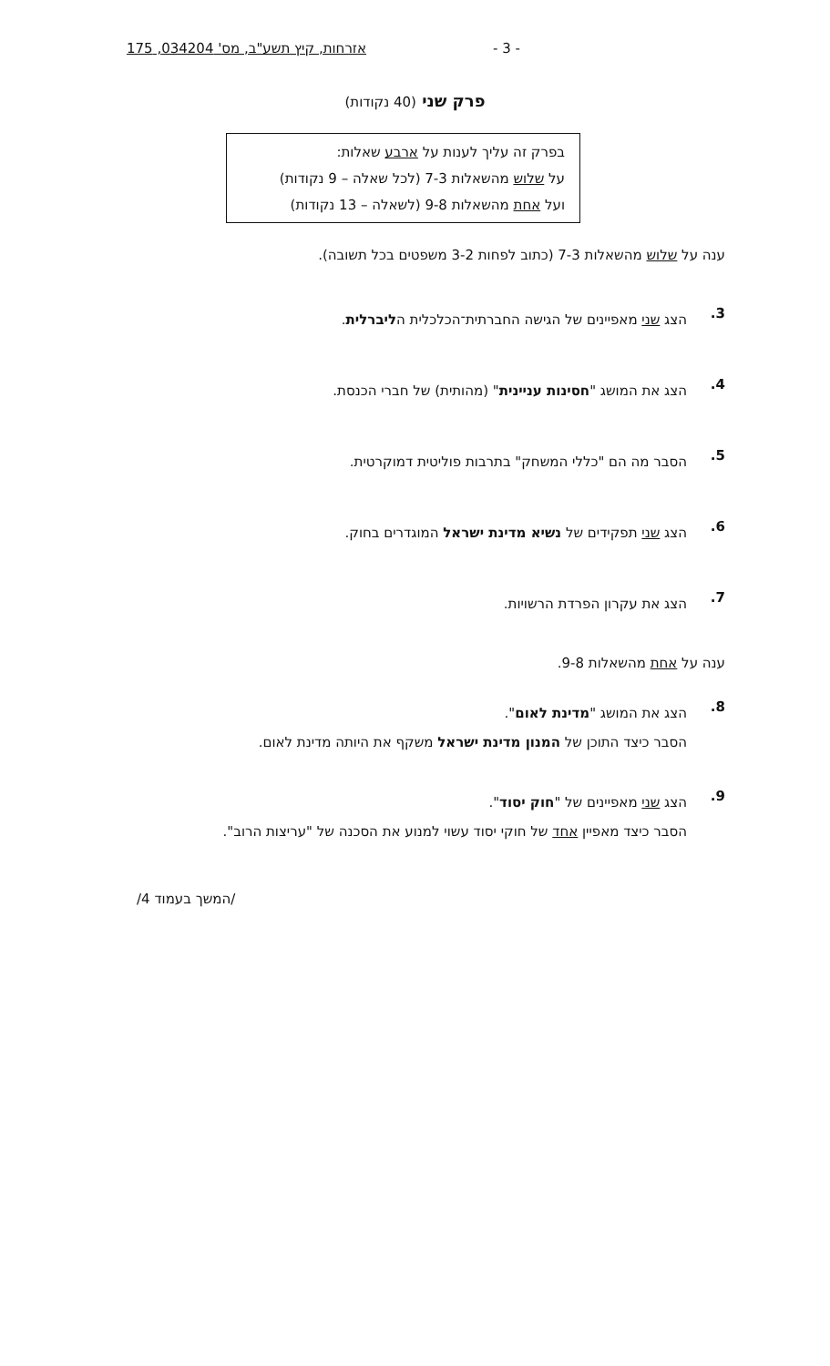אזרחות, קיץ תשע"ב, מס' 034204, 175
- 3 -
פרק שני (40 נקודות)
בפרק זה עליך לענות על ארבע שאלות:
על שלוש מהשאלות 7-3 (לכל שאלה – 9 נקודות)
ועל אחת מהשאלות 9-8 (לשאלה – 13 נקודות)
ענה על שלוש מהשאלות 7-3 (כתוב לפחות 3-2 משפטים בכל תשובה).
3.
הצג שני מאפיינים של הגישה החברתית־הכלכלית הליברלית.
4.
הצג את המושג "חסינות עניינית" (מהותית) של חברי הכנסת.
5.
הסבר מה הם "כללי המשחק" בתרבות פוליטית דמוקרטית.
6.
הצג שני תפקידים של נשיא מדינת ישראל המוגדרים בחוק.
7.
הצג את עקרון הפרדת הרשויות.
ענה על אחת מהשאלות 9-8.
8.
הצג את המושג "מדינת לאום".
הסבר כיצד התוכן של המנון מדינת ישראל משקף את היותה מדינת לאום.
9.
הצג שני מאפיינים של "חוק יסוד".
הסבר כיצד מאפיין אחד של חוקי יסוד עשוי למנוע את הסכנה של "עריצות הרוב".
/המשך בעמוד 4/